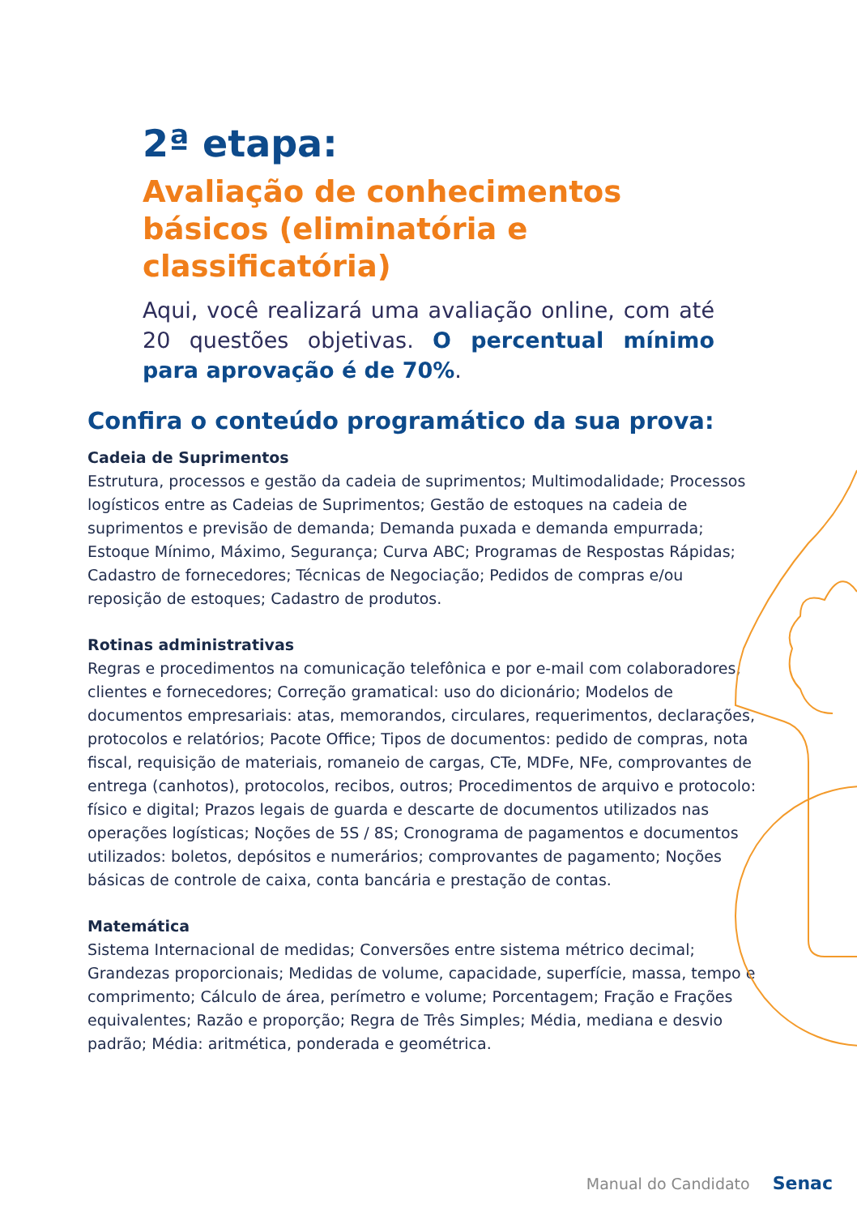2ª etapa:
Avaliação de conhecimentos básicos (eliminatória e classificatória)
Aqui, você realizará uma avaliação online, com até 20 questões objetivas. O percentual mínimo para aprovação é de 70%.
Confira o conteúdo programático da sua prova:
Cadeia de Suprimentos
Estrutura, processos e gestão da cadeia de suprimentos; Multimodalidade; Processos logísticos entre as Cadeias de Suprimentos; Gestão de estoques na cadeia de suprimentos e previsão de demanda; Demanda puxada e demanda empurrada; Estoque Mínimo, Máximo, Segurança; Curva ABC; Programas de Respostas Rápidas; Cadastro de fornecedores; Técnicas de Negociação; Pedidos de compras e/ou reposição de estoques; Cadastro de produtos.
Rotinas administrativas
Regras e procedimentos na comunicação telefônica e por e-mail com colaboradores, clientes e fornecedores; Correção gramatical: uso do dicionário; Modelos de documentos empresariais: atas, memorandos, circulares, requerimentos, declarações, protocolos e relatórios; Pacote Office; Tipos de documentos: pedido de compras, nota fiscal, requisição de materiais, romaneio de cargas, CTe, MDFe, NFe, comprovantes de entrega (canhotos), protocolos, recibos, outros; Procedimentos de arquivo e protocolo: físico e digital; Prazos legais de guarda e descarte de documentos utilizados nas operações logísticas; Noções de 5S / 8S; Cronograma de pagamentos e documentos utilizados: boletos, depósitos e numerários; comprovantes de pagamento; Noções básicas de controle de caixa, conta bancária e prestação de contas.
Matemática
Sistema Internacional de medidas; Conversões entre sistema métrico decimal; Grandezas proporcionais; Medidas de volume, capacidade, superfície, massa, tempo e comprimento; Cálculo de área, perímetro e volume; Porcentagem; Fração e Frações equivalentes; Razão e proporção; Regra de Três Simples; Média, mediana e desvio padrão; Média: aritmética, ponderada e geométrica.
Manual do Candidato Senac